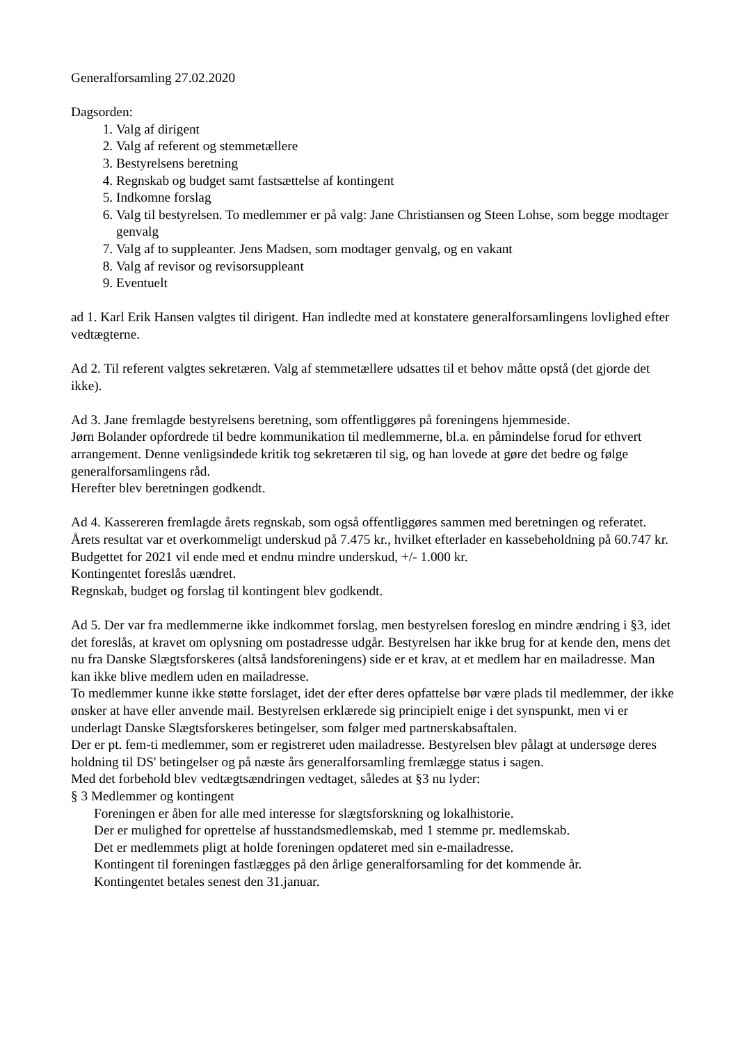Generalforsamling 27.02.2020
Dagsorden:
1. Valg af dirigent
2. Valg af referent og stemmetællere
3. Bestyrelsens beretning
4. Regnskab og budget samt fastsættelse af kontingent
5. Indkomne forslag
6. Valg til bestyrelsen. To medlemmer er på valg: Jane Christiansen og Steen Lohse, som begge modtager genvalg
7. Valg af to suppleanter. Jens Madsen, som modtager genvalg, og en vakant
8. Valg af revisor og revisorsuppleant
9. Eventuelt
ad 1. Karl Erik Hansen valgtes til dirigent. Han indledte med at konstatere generalforsamlingens lovlighed efter vedtægterne.
Ad 2. Til referent valgtes sekretæren. Valg af stemmetællere udsattes til et behov måtte opstå (det gjorde det ikke).
Ad 3. Jane fremlagde bestyrelsens beretning, som offentliggøres på foreningens hjemmeside.
Jørn Bolander opfordrede til bedre kommunikation til medlemmerne, bl.a. en påmindelse forud for ethvert arrangement. Denne venligsindede kritik tog sekretæren til sig, og han lovede at gøre det bedre og følge generalforsamlingens råd.
Herefter blev beretningen godkendt.
Ad 4. Kassereren fremlagde årets regnskab, som også offentliggøres sammen med beretningen og referatet. Årets resultat var et overkommeligt underskud på 7.475 kr., hvilket efterlader en kassebeholdning på 60.747 kr.
Budgettet for 2021 vil ende med et endnu mindre underskud, +/- 1.000 kr.
Kontingentet foreslås uændret.
Regnskab, budget og forslag til kontingent blev godkendt.
Ad 5. Der var fra medlemmerne ikke indkommet forslag, men bestyrelsen foreslog en mindre ændring i §3, idet det foreslås, at kravet om oplysning om postadresse udgår. Bestyrelsen har ikke brug for at kende den, mens det nu fra Danske Slægtsforskeres (altså landsforeningens) side er et krav, at et medlem har en mailadresse. Man kan ikke blive medlem uden en mailadresse.
To medlemmer kunne ikke støtte forslaget, idet der efter deres opfattelse bør være plads til medlemmer, der ikke ønsker at have eller anvende mail. Bestyrelsen erklærede sig principielt enige i det synspunkt, men vi er underlagt Danske Slægtsforskeres betingelser, som følger med partnerskabsaftalen.
Der er pt. fem-ti medlemmer, som er registreret uden mailadresse. Bestyrelsen blev pålagt at undersøge deres holdning til DS' betingelser og på næste års generalforsamling fremlægge status i sagen.
Med det forbehold blev vedtægtsændringen vedtaget, således at §3 nu lyder:
§ 3 Medlemmer og kontingent
Foreningen er åben for alle med interesse for slægtsforskning og lokalhistorie.
Der er mulighed for oprettelse af husstandsmedlemskab, med 1 stemme pr. medlemskab.
Det er medlemmets pligt at holde foreningen opdateret med sin e-mailadresse.
Kontingent til foreningen fastlægges på den årlige generalforsamling for det kommende år.
Kontingentet betales senest den 31.januar.